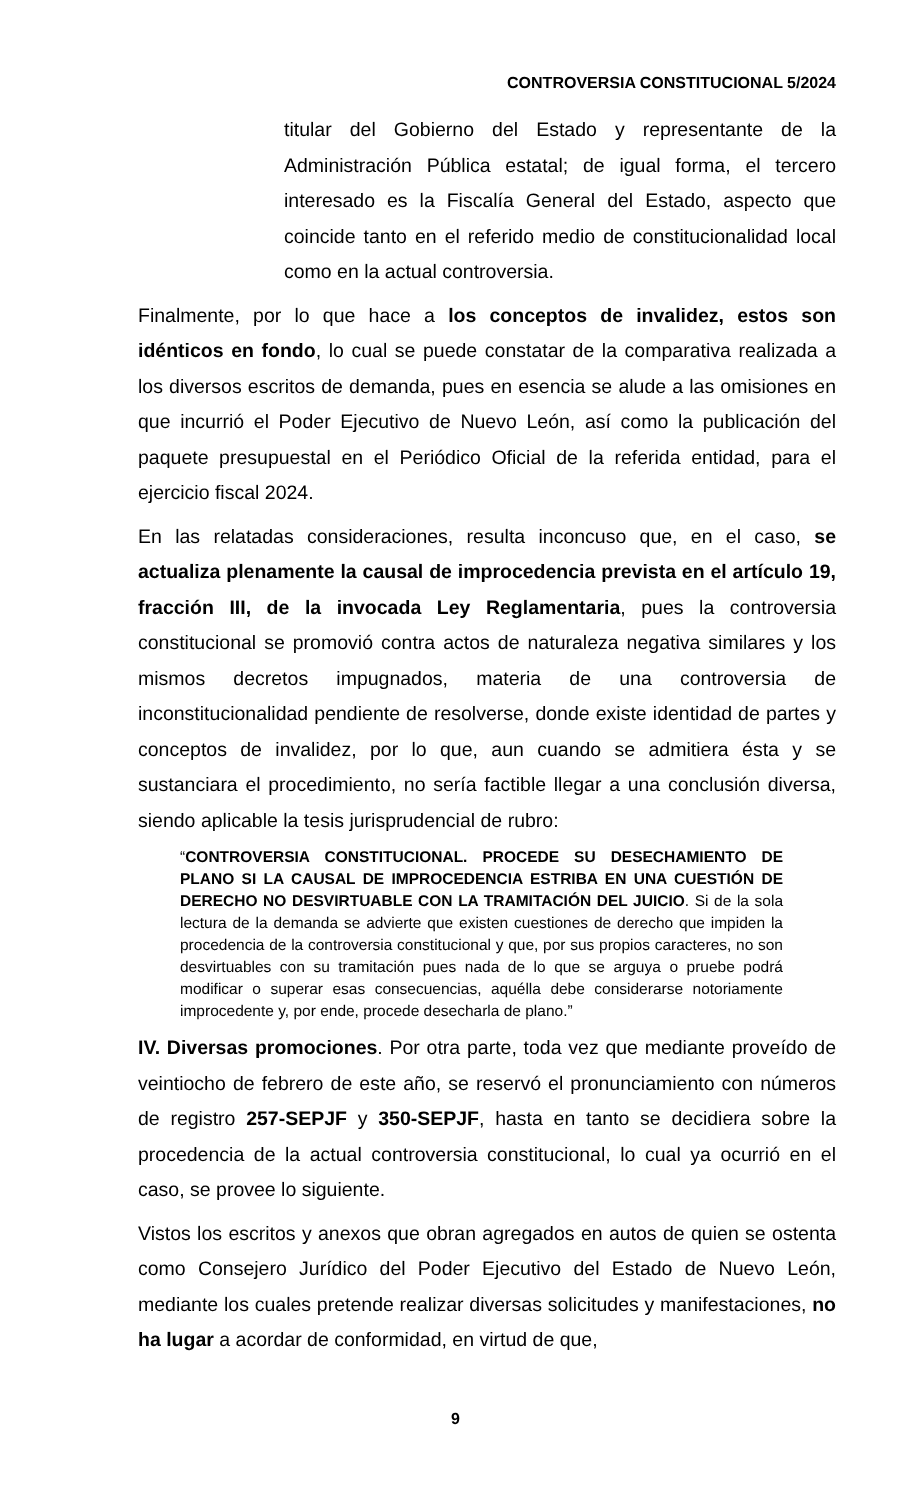CONTROVERSIA CONSTITUCIONAL 5/2024
titular del Gobierno del Estado y representante de la Administración Pública estatal; de igual forma, el tercero interesado es la Fiscalía General del Estado, aspecto que coincide tanto en el referido medio de constitucionalidad local como en la actual controversia.
Finalmente, por lo que hace a los conceptos de invalidez, estos son idénticos en fondo, lo cual se puede constatar de la comparativa realizada a los diversos escritos de demanda, pues en esencia se alude a las omisiones en que incurrió el Poder Ejecutivo de Nuevo León, así como la publicación del paquete presupuestal en el Periódico Oficial de la referida entidad, para el ejercicio fiscal 2024.
En las relatadas consideraciones, resulta inconcuso que, en el caso, se actualiza plenamente la causal de improcedencia prevista en el artículo 19, fracción III, de la invocada Ley Reglamentaria, pues la controversia constitucional se promovió contra actos de naturaleza negativa similares y los mismos decretos impugnados, materia de una controversia de inconstitucionalidad pendiente de resolverse, donde existe identidad de partes y conceptos de invalidez, por lo que, aun cuando se admitiera ésta y se sustanciara el procedimiento, no sería factible llegar a una conclusión diversa, siendo aplicable la tesis jurisprudencial de rubro:
“CONTROVERSIA CONSTITUCIONAL. PROCEDE SU DESECHAMIENTO DE PLANO SI LA CAUSAL DE IMPROCEDENCIA ESTRIBA EN UNA CUESTIÓN DE DERECHO NO DESVIRTUABLE CON LA TRAMITACIÓN DEL JUICIO. Si de la sola lectura de la demanda se advierte que existen cuestiones de derecho que impiden la procedencia de la controversia constitucional y que, por sus propios caracteres, no son desvirtuables con su tramitación pues nada de lo que se arguya o pruebe podrá modificar o superar esas consecuencias, aquélla debe considerarse notoriamente improcedente y, por ende, procede desecharla de plano.”
IV. Diversas promociones. Por otra parte, toda vez que mediante proveído de veintiocho de febrero de este año, se reservó el pronunciamiento con números de registro 257-SEPJF y 350-SEPJF, hasta en tanto se decidiera sobre la procedencia de la actual controversia constitucional, lo cual ya ocurrió en el caso, se provee lo siguiente.
Vistos los escritos y anexos que obran agregados en autos de quien se ostenta como Consejero Jurídico del Poder Ejecutivo del Estado de Nuevo León, mediante los cuales pretende realizar diversas solicitudes y manifestaciones, no ha lugar a acordar de conformidad, en virtud de que,
9